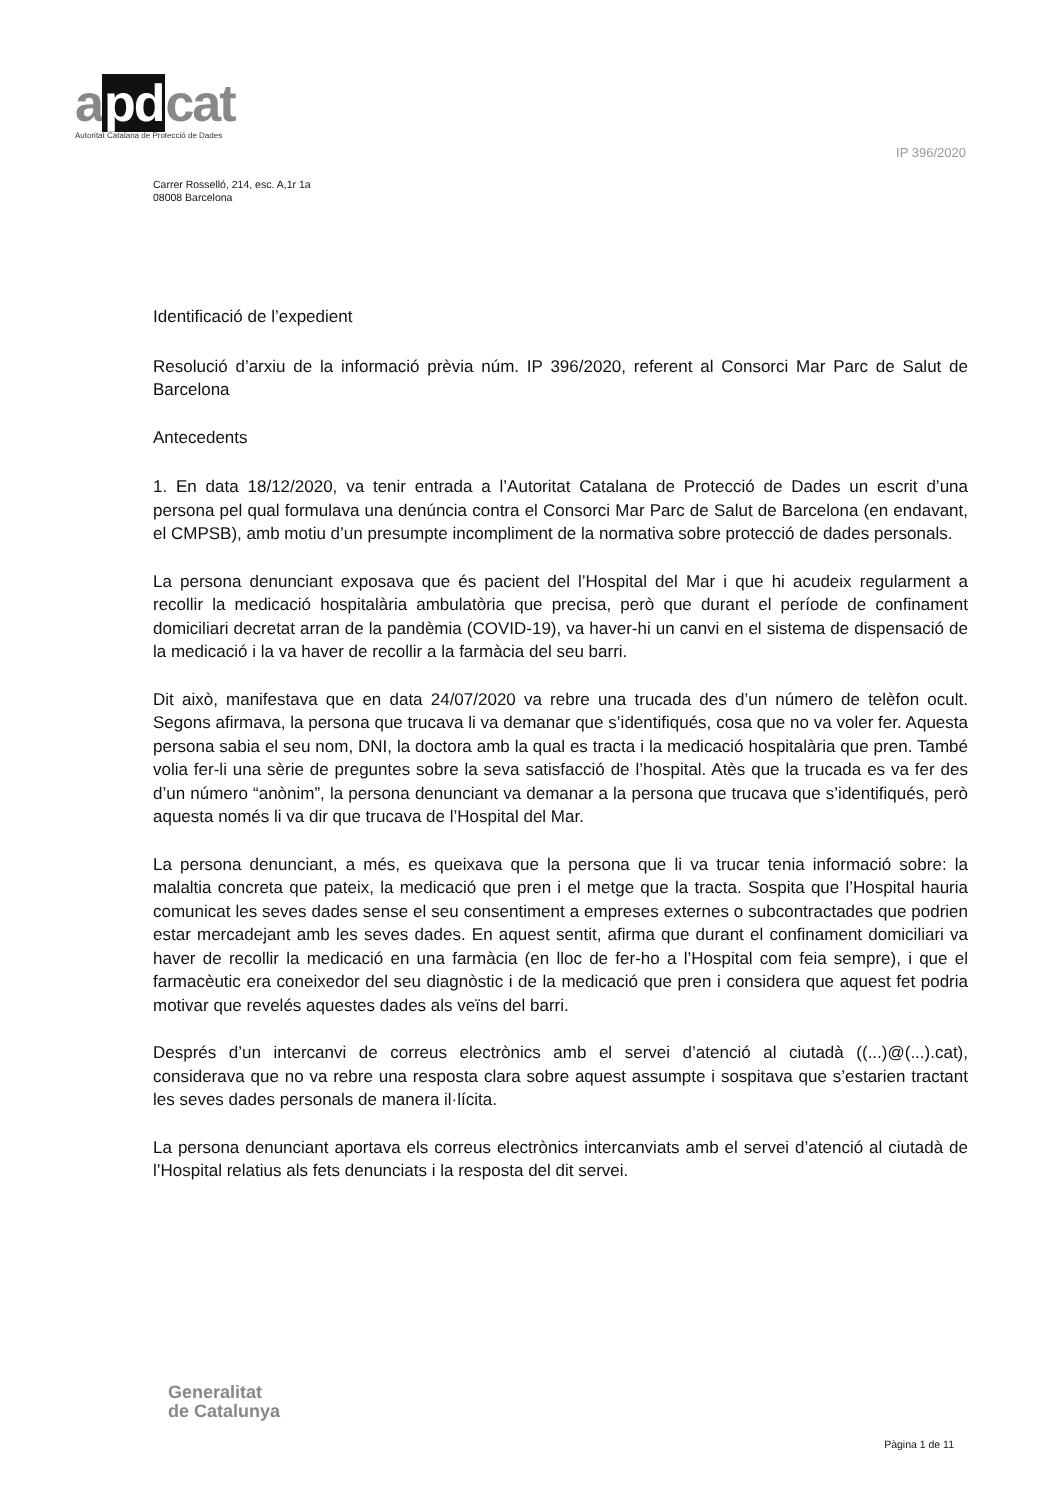apdcat
Autoritat Catalana de Protecció de Dades
IP 396/2020
Carrer Rosselló, 214, esc. A,1r 1a
08008 Barcelona
Identificació de l’expedient
Resolució d’arxiu de la informació prèvia núm. IP 396/2020, referent al Consorci Mar Parc de Salut de Barcelona
Antecedents
1. En data 18/12/2020, va tenir entrada a l’Autoritat Catalana de Protecció de Dades un escrit d’una persona pel qual formulava una denúncia contra el Consorci Mar Parc de Salut de Barcelona (en endavant, el CMPSB), amb motiu d’un presumpte incompliment de la normativa sobre protecció de dades personals.
La persona denunciant exposava que és pacient del l’Hospital del Mar i que hi acudeix regularment a recollir la medicació hospitalària ambulatòria que precisa, però que durant el període de confinament domiciliari decretat arran de la pandèmia (COVID-19), va haver-hi un canvi en el sistema de dispensació de la medicació i la va haver de recollir a la farmàcia del seu barri.
Dit això, manifestava que en data 24/07/2020 va rebre una trucada des d’un número de telèfon ocult. Segons afirmava, la persona que trucava li va demanar que s’identifiqués, cosa que no va voler fer. Aquesta persona sabia el seu nom, DNI, la doctora amb la qual es tracta i la medicació hospitalària que pren. També volia fer-li una sèrie de preguntes sobre la seva satisfacció de l’hospital. Atès que la trucada es va fer des d’un número “anònim”, la persona denunciant va demanar a la persona que trucava que s’identifiqués, però aquesta només li va dir que trucava de l’Hospital del Mar.
La persona denunciant, a més, es queixava que la persona que li va trucar tenia informació sobre: la malaltia concreta que pateix, la medicació que pren i el metge que la tracta. Sospita que l’Hospital hauria comunicat les seves dades sense el seu consentiment a empreses externes o subcontractades que podrien estar mercadejant amb les seves dades. En aquest sentit, afirma que durant el confinament domiciliari va haver de recollir la medicació en una farmàcia (en lloc de fer-ho a l’Hospital com feia sempre), i que el farmacèutic era coneixedor del seu diagnòstic i de la medicació que pren i considera que aquest fet podria motivar que revelés aquestes dades als veïns del barri.
Després d’un intercanvi de correus electrònics amb el servei d’atenció al ciutadà ((...)@(...).cat), considerava que no va rebre una resposta clara sobre aquest assumpte i sospitava que s’estarien tractant les seves dades personals de manera il·lícita.
La persona denunciant aportava els correus electrònics intercanviats amb el servei d’atenció al ciutadà de l’Hospital relatius als fets denunciats i la resposta del dit servei.
Generalitat
de Catalunya
Pàgina 1 de 11